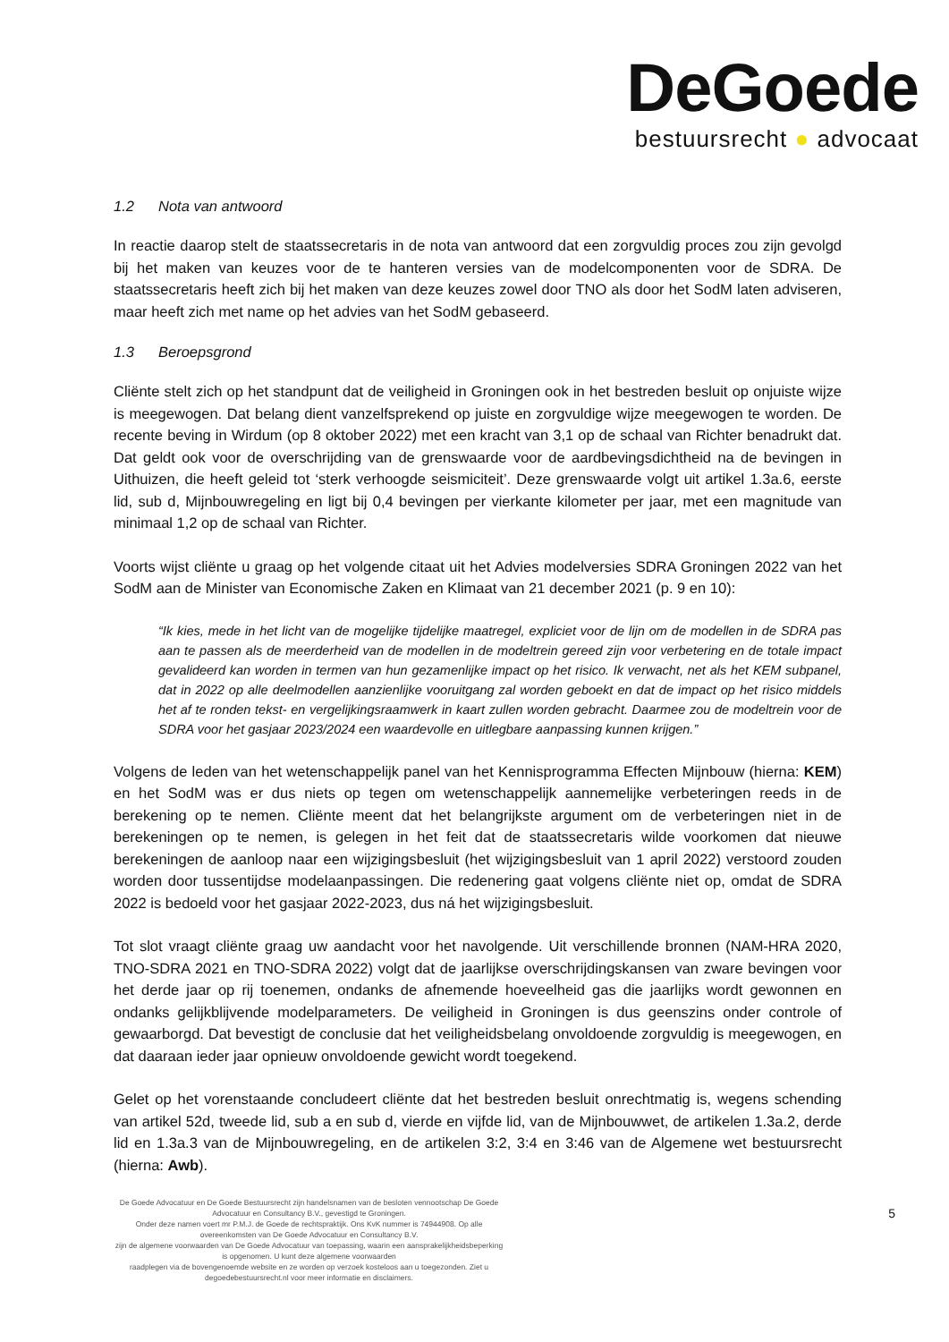DeGoede
bestuursrecht ● advocaat
1.2 Nota van antwoord
In reactie daarop stelt de staatssecretaris in de nota van antwoord dat een zorgvuldig proces zou zijn gevolgd bij het maken van keuzes voor de te hanteren versies van de modelcomponenten voor de SDRA. De staatssecretaris heeft zich bij het maken van deze keuzes zowel door TNO als door het SodM laten adviseren, maar heeft zich met name op het advies van het SodM gebaseerd.
1.3 Beroepsgrond
Cliënte stelt zich op het standpunt dat de veiligheid in Groningen ook in het bestreden besluit op onjuiste wijze is meegewogen. Dat belang dient vanzelfsprekend op juiste en zorgvuldige wijze meegewogen te worden. De recente beving in Wirdum (op 8 oktober 2022) met een kracht van 3,1 op de schaal van Richter benadrukt dat. Dat geldt ook voor de overschrijding van de grenswaarde voor de aardbevingsdichtheid na de bevingen in Uithuizen, die heeft geleid tot ‘sterk verhoogde seismiciteit’. Deze grenswaarde volgt uit artikel 1.3a.6, eerste lid, sub d, Mijnbouwregeling en ligt bij 0,4 bevingen per vierkante kilometer per jaar, met een magnitude van minimaal 1,2 op de schaal van Richter.
Voorts wijst cliënte u graag op het volgende citaat uit het Advies modelversies SDRA Groningen 2022 van het SodM aan de Minister van Economische Zaken en Klimaat van 21 december 2021 (p. 9 en 10):
“Ik kies, mede in het licht van de mogelijke tijdelijke maatregel, expliciet voor de lijn om de modellen in de SDRA pas aan te passen als de meerderheid van de modellen in de modeltrein gereed zijn voor verbetering en de totale impact gevalideerd kan worden in termen van hun gezamenlijke impact op het risico. Ik verwacht, net als het KEM subpanel, dat in 2022 op alle deelmodellen aanzienlijke vooruitgang zal worden geboekt en dat de impact op het risico middels het af te ronden tekst- en vergelijkingsraamwerk in kaart zullen worden gebracht. Daarmee zou de modeltrein voor de SDRA voor het gasjaar 2023/2024 een waardevolle en uitlegbare aanpassing kunnen krijgen.”
Volgens de leden van het wetenschappelijk panel van het Kennisprogramma Effecten Mijnbouw (hierna: KEM) en het SodM was er dus niets op tegen om wetenschappelijk aannemelijke verbeteringen reeds in de berekening op te nemen. Cliënte meent dat het belangrijkste argument om de verbeteringen niet in de berekeningen op te nemen, is gelegen in het feit dat de staatssecretaris wilde voorkomen dat nieuwe berekeningen de aanloop naar een wijzigingsbesluit (het wijzigingsbesluit van 1 april 2022) verstoord zouden worden door tussentijdse modelaanpassingen. Die redenering gaat volgens cliënte niet op, omdat de SDRA 2022 is bedoeld voor het gasjaar 2022-2023, dus ná het wijzigingsbesluit.
Tot slot vraagt cliënte graag uw aandacht voor het navolgende. Uit verschillende bronnen (NAM-HRA 2020, TNO-SDRA 2021 en TNO-SDRA 2022) volgt dat de jaarlijkse overschrijdingskansen van zware bevingen voor het derde jaar op rij toenemen, ondanks de afnemende hoeveelheid gas die jaarlijks wordt gewonnen en ondanks gelijkblijvende modelparameters. De veiligheid in Groningen is dus geenszins onder controle of gewaarborgd. Dat bevestigt de conclusie dat het veiligheidsbelang onvoldoende zorgvuldig is meegewogen, en dat daaraan ieder jaar opnieuw onvoldoende gewicht wordt toegekend.
Gelet op het vorenstaande concludeert cliënte dat het bestreden besluit onrechtmatig is, wegens schending van artikel 52d, tweede lid, sub a en sub d, vierde en vijfde lid, van de Mijnbouwwet, de artikelen 1.3a.2, derde lid en 1.3a.3 van de Mijnbouwregeling, en de artikelen 3:2, 3:4 en 3:46 van de Algemene wet bestuursrecht (hierna: Awb).
De Goede Advocatuur en De Goede Bestuursrecht zijn handelsnamen van de besloten vennootschap De Goede Advocatuur en Consultancy B.V., gevestigd te Groningen.
Onder deze namen voert mr P.M.J. de Goede de rechtspraktijk. Ons KvK nummer is 74944908. Op alle overeenkomsten van De Goede Advocatuur en Consultancy B.V.
zijn de algemene voorwaarden van De Goede Advocatuur van toepassing, waarin een aansprakelijkheidsbeperking is opgenomen. U kunt deze algemene voorwaarden
raadplegen via de bovengenoemde website en ze worden op verzoek kosteloos aan u toegezonden. Ziet u degoedebestuursrecht.nl voor meer informatie en disclaimers.
5